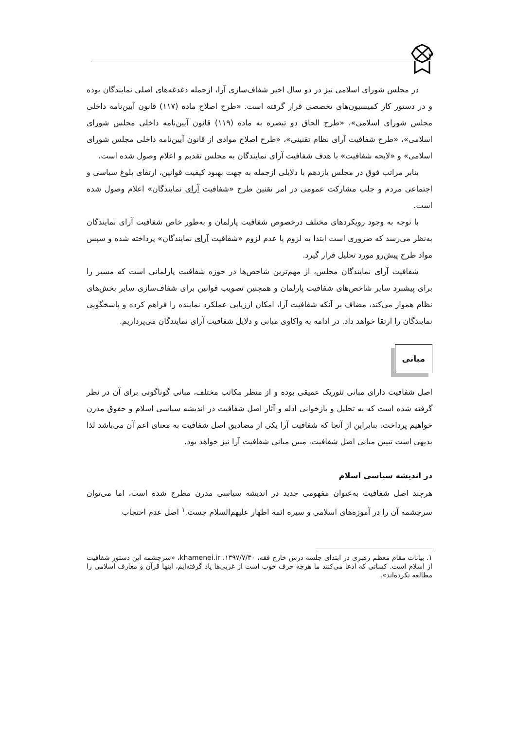٣
در مجلس شورای اسلامی نیز در دو سال اخیر شفاف‌سازی آرا، ازجمله دغدغه‌های اصلی نمایندگان بوده و در دستور کار کمیسیون‌های تخصصی قرار گرفته است. «طرح اصلاح ماده (۱۱۷) قانون آیین‌نامه داخلی مجلس شورای اسلامی»، «طرح الحاق دو تبصره به ماده (۱۱۹) قانون آیین‌نامه داخلی مجلس شورای اسلامی»، «طرح شفافیت آرای نظام تقنینی»، «طرح اصلاح موادی از قانون آیین‌نامه داخلی مجلس شورای اسلامی» و «لایحه شفافیت» با هدف شفافیت آرای نمایندگان به مجلس تقدیم و اعلام وصول شده است.
بنابر مراتب فوق در مجلس یازدهم با دلایلی ازجمله به جهت بهبود کیفیت قوانین، ارتقای بلوغ سیاسی و اجتماعی مردم و جلب مشارکت عمومی در امر تقنین طرح «شفافیت آرای نمایندگان» اعلام وصول شده است.
با توجه به وجود رویکردهای مختلف درخصوص شفافیت پارلمان و به‌طور خاص شفافیت آرای نمایندگان به‌نظر می‌رسد که ضروری است ابتدا به لزوم یا عدم لزوم «شفافیت آرای نمایندگان» پرداخته شده و سپس مواد طرح پیش‌رو مورد تحلیل قرار گیرد.
شفافیت آرای نمایندگان مجلس، از مهم‌ترین شاخص‌ها در حوزه شفافیت پارلمانی است که مسیر را برای پیشبرد سایر شاخص‌های شفافیت پارلمان و همچنین تصویب قوانین برای شفاف‌سازی سایر بخش‌های نظام هموار می‌کند، مضاف بر آنکه شفافیت آرا، امکان ارزیابی عملکرد نماینده را فراهم کرده و پاسخگویی نمایندگان را ارتقا خواهد داد. در ادامه به واکاوی مبانی و دلایل شفافیت آرای نمایندگان می‌پردازیم.
مبانی
اصل شفافیت دارای مبانی تئوریک عمیقی بوده و از منظر مکاتب مختلف، مبانی گوناگونی برای آن در نظر گرفته شده است که به تحلیل و بازخوانی ادله و آثار اصل شفافیت در اندیشه سیاسی اسلام و حقوق مدرن خواهیم پرداخت. بنابراین از آنجا که شفافیت آرا یکی از مصادیق اصل شفافیت به معنای اعم آن می‌باشد لذا بدیهی است تبیین مبانی اصل شفافیت، مبین مبانی شفافیت آرا نیز خواهد بود.
در اندیشه سیاسی اسلام
هرچند اصل شفافیت به‌عنوان مفهومی جدید در اندیشه سیاسی مدرن مطرح شده است، اما می‌توان سرچشمه آن را در آموزه‌های اسلامی و سیره ائمه اطهار علیهم‌السلام جست.<sup>۱</sup> اصل عدم احتجاب
۱. بیانات مقام معظم رهبری در ابتدای جلسه درس خارج فقه، ۱۳۹۷/۷/۳۰، khamenei.ir، «سرچشمه این دستور شفافیت از اسلام است. کسانی که ادعا می‌کنند ما هرچه حرف خوب است از غربی‌ها یاد گرفته‌ایم، اینها قرآن و معارف اسلامی را مطالعه نکرده‌اند».